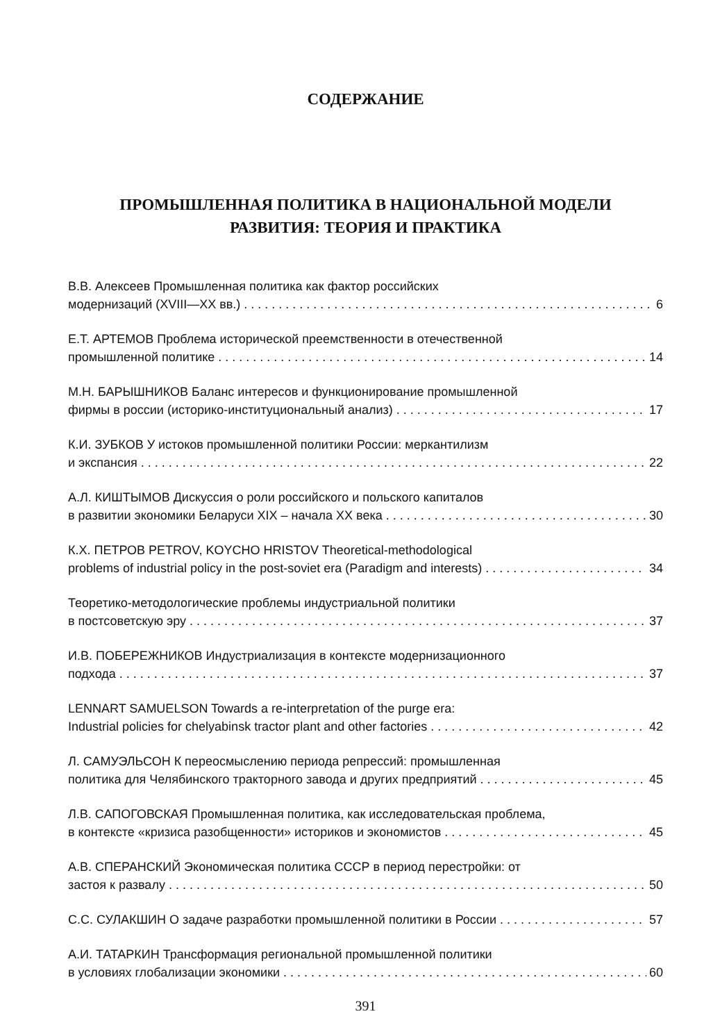СОДЕРЖАНИЕ
ПРОМЫШЛЕННАЯ ПОЛИТИКА В НАЦИОНАЛЬНОЙ МОДЕЛИ
РАЗВИТИЯ: ТЕОРИЯ И ПРАКТИКА
В.В. Алексеев Промышленная политика как фактор российских
модернизаций (XVIII—XX вв.) 6
Е.Т. АРТЕМОВ Проблема исторической преемственности в отечественной
промышленной политике 14
М.Н. БАРЫШНИКОВ Баланс интересов и функционирование промышленной
фирмы в россии (историко-институциональный анализ) 17
К.И. ЗУБКОВ У истоков промышленной политики России: меркантилизм
и экспансия 22
А.Л. КИШТЫМОВ Дискуссия о роли российского и польского капиталов
в развитии экономики Беларуси XIX – начала XX века 30
К.Х. ПЕТРОВ PETROV, KOYCHO HRISTOV Theoretical-methodological
problems of industrial policy in the post-soviet era (Paradigm and interests) 34
Теоретико-методологические проблемы индустриальной политики
в постсоветскую эру 37
И.В. ПОБЕРЕЖНИКОВ Индустриализация в контексте модернизационного
подхода 37
LENNART SAMUELSON Towards a re-interpretation of the purge era:
Industrial policies for chelyabinsk tractor plant and other factories 42
Л. САМУЭЛЬСОН К переосмыслению периода репрессий: промышленная
политика для Челябинского тракторного завода и других предприятий 45
Л.В. САПОГОВСКАЯ Промышленная политика, как исследовательская проблема,
в контексте «кризиса разобщенности» историков и экономистов 45
А.В. СПЕРАНСКИЙ Экономическая политика СССР в период перестройки: от
застоя к развалу 50
С.С. СУЛАКШИН О задаче разработки промышленной политики в России 57
А.И. ТАТАРКИН Трансформация региональной промышленной политики
в условиях глобализации экономики 60
391